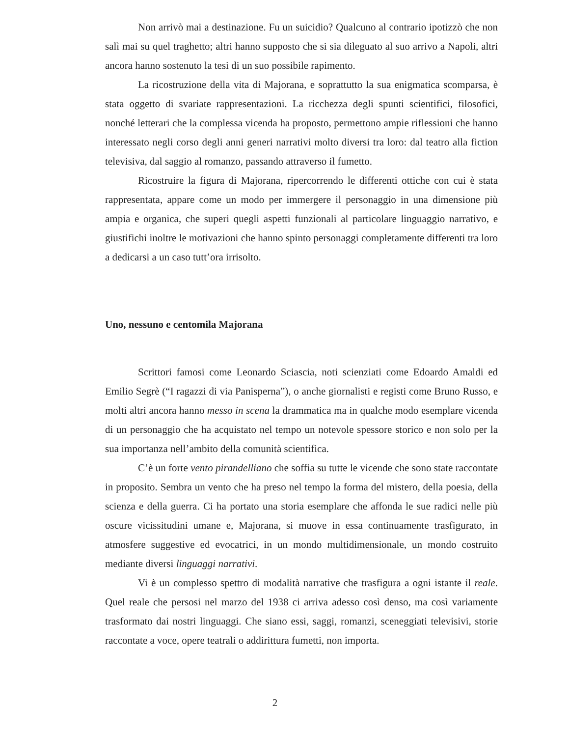Non arrivò mai a destinazione. Fu un suicidio? Qualcuno al contrario ipotizzò che non salì mai su quel traghetto; altri hanno supposto che si sia dileguato al suo arrivo a Napoli, altri ancora hanno sostenuto la tesi di un suo possibile rapimento.
La ricostruzione della vita di Majorana, e soprattutto la sua enigmatica scomparsa, è stata oggetto di svariate rappresentazioni. La ricchezza degli spunti scientifici, filosofici, nonché letterari che la complessa vicenda ha proposto, permettono ampie riflessioni che hanno interessato negli corso degli anni generi narrativi molto diversi tra loro: dal teatro alla fiction televisiva, dal saggio al romanzo, passando attraverso il fumetto.
Ricostruire la figura di Majorana, ripercorrendo le differenti ottiche con cui è stata rappresentata, appare come un modo per immergere il personaggio in una dimensione più ampia e organica, che superi quegli aspetti funzionali al particolare linguaggio narrativo, e giustifichi inoltre le motivazioni che hanno spinto personaggi completamente differenti tra loro a dedicarsi a un caso tutt’ora irrisolto.
Uno, nessuno e centomila Majorana
Scrittori famosi come Leonardo Sciascia, noti scienziati come Edoardo Amaldi ed Emilio Segrè (“I ragazzi di via Panisperna”), o anche giornalisti e registi come Bruno Russo, e molti altri ancora hanno messo in scena la drammatica ma in qualche modo esemplare vicenda di un personaggio che ha acquistato nel tempo un notevole spessore storico e non solo per la sua importanza nell’ambito della comunità scientifica.
C’è un forte vento pirandelliano che soffia su tutte le vicende che sono state raccontate in proposito. Sembra un vento che ha preso nel tempo la forma del mistero, della poesia, della scienza e della guerra. Ci ha portato una storia esemplare che affonda le sue radici nelle più oscure vicissitudini umane e, Majorana, si muove in essa continuamente trasfigurato, in atmosfere suggestive ed evocatrici, in un mondo multidimensionale, un mondo costruito mediante diversi linguaggi narrativi.
Vi è un complesso spettro di modalità narrative che trasfigura a ogni istante il reale. Quel reale che persosi nel marzo del 1938 ci arriva adesso così denso, ma così variamente trasformato dai nostri linguaggi. Che siano essi, saggi, romanzi, sceneggiati televisivi, storie raccontate a voce, opere teatrali o addirittura fumetti, non importa.
2